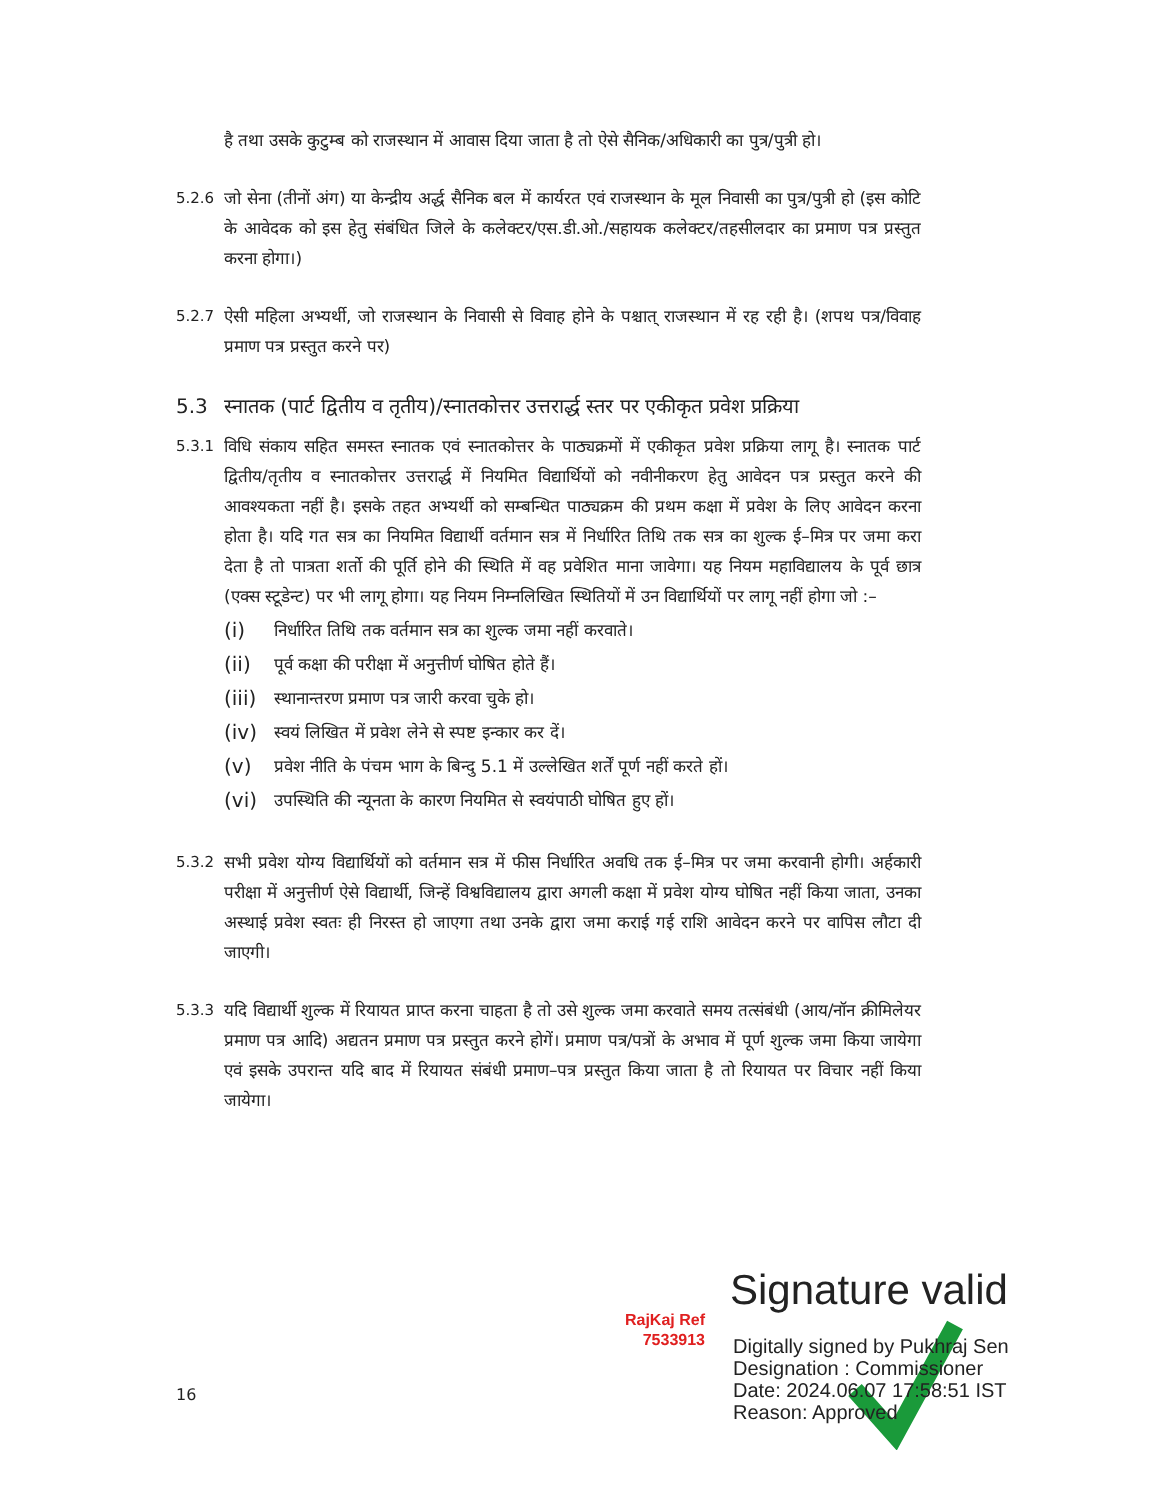है तथा उसके कुटुम्ब को राजस्थान में आवास दिया जाता है तो ऐसे सैनिक/अधिकारी का पुत्र/पुत्री हो।
5.2.6 जो सेना (तीनों अंग) या केन्द्रीय अर्द्ध सैनिक बल में कार्यरत एवं राजस्थान के मूल निवासी का पुत्र/पुत्री हो (इस कोटि के आवेदक को इस हेतु संबंधित जिले के कलेक्टर/एस.डी.ओ./सहायक कलेक्टर/तहसीलदार का प्रमाण पत्र प्रस्तुत करना होगा।)
5.2.7 ऐसी महिला अभ्यर्थी, जो राजस्थान के निवासी से विवाह होने के पश्चात् राजस्थान में रह रही है। (शपथ पत्र/विवाह प्रमाण पत्र प्रस्तुत करने पर)
5.3 स्नातक (पार्ट द्वितीय व तृतीय)/स्नातकोत्तर उत्तरार्द्ध स्तर पर एकीकृत प्रवेश प्रक्रिया
5.3.1 विधि संकाय सहित समस्त स्नातक एवं स्नातकोत्तर के पाठ्यक्रमों में एकीकृत प्रवेश प्रक्रिया लागू है। स्नातक पार्ट द्वितीय/तृतीय व स्नातकोत्तर उत्तरार्द्ध में नियमित विद्यार्थियों को नवीनीकरण हेतु आवेदन पत्र प्रस्तुत करने की आवश्यकता नहीं है। इसके तहत अभ्यर्थी को सम्बन्धित पाठ्यक्रम की प्रथम कक्षा में प्रवेश के लिए आवेदन करना होता है। यदि गत सत्र का नियमित विद्यार्थी वर्तमान सत्र में निर्धारित तिथि तक सत्र का शुल्क ई–मित्र पर जमा करा देता है तो पात्रता शर्तो की पूर्ति होने की स्थिति में वह प्रवेशित माना जावेगा। यह नियम महाविद्यालय के पूर्व छात्र (एक्स स्टूडेन्ट) पर भी लागू होगा। यह नियम निम्नलिखित स्थितियों में उन विद्यार्थियों पर लागू नहीं होगा जो :–
(i) निर्धारित तिथि तक वर्तमान सत्र का शुल्क जमा नहीं करवाते।
(ii) पूर्व कक्षा की परीक्षा में अनुत्तीर्ण घोषित होते हैं।
(iii) स्थानान्तरण प्रमाण पत्र जारी करवा चुके हो।
(iv) स्वयं लिखित में प्रवेश लेने से स्पष्ट इन्कार कर दें।
(v) प्रवेश नीति के पंचम भाग के बिन्दु 5.1 में उल्लेखित शर्तें पूर्ण नहीं करते हों।
(vi) उपस्थिति की न्यूनता के कारण नियमित से स्वयंपाठी घोषित हुए हों।
5.3.2 सभी प्रवेश योग्य विद्यार्थियों को वर्तमान सत्र में फीस निर्धारित अवधि तक ई–मित्र पर जमा करवानी होगी। अर्हकारी परीक्षा में अनुत्तीर्ण ऐसे विद्यार्थी, जिन्हें विश्वविद्यालय द्वारा अगली कक्षा में प्रवेश योग्य घोषित नहीं किया जाता, उनका अस्थाई प्रवेश स्वतः ही निरस्त हो जाएगा तथा उनके द्वारा जमा कराई गई राशि आवेदन करने पर वापिस लौटा दी जाएगी।
5.3.3 यदि विद्यार्थी शुल्क में रियायत प्राप्त करना चाहता है तो उसे शुल्क जमा करवाते समय तत्संबंधी (आय/नॉन क्रीमिलेयर प्रमाण पत्र आदि) अद्यतन प्रमाण पत्र प्रस्तुत करने होगें। प्रमाण पत्र/पत्रों के अभाव में पूर्ण शुल्क जमा किया जायेगा एवं इसके उपरान्त यदि बाद में रियायत संबंधी प्रमाण–पत्र प्रस्तुत किया जाता है तो रियायत पर विचार नहीं किया जायेगा।
RajKaj Ref
7533913
Signature valid
Digitally signed by Pukhraj Sen
Designation : Commissioner
Date: 2024.06.07 17:58:51 IST
Reason: Approved
16